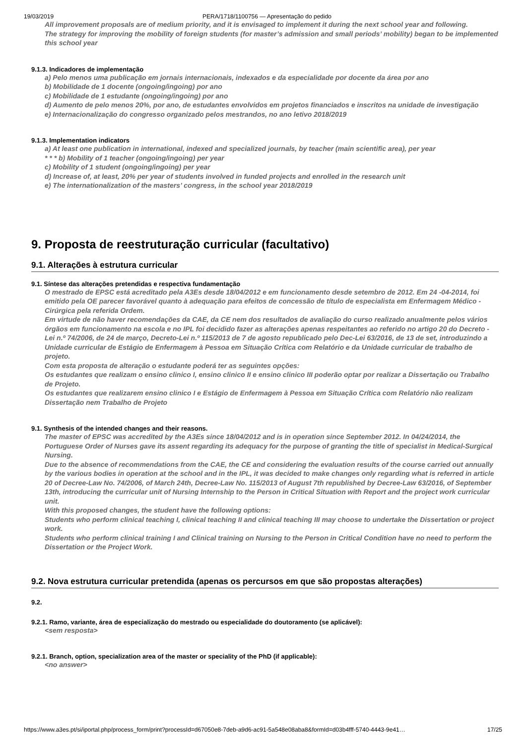19/03/2019 PERA/1718/1100756 — Apresentação do pedido
All improvement proposals are of medium priority, and it is envisaged to implement it during the next school year and following.
The strategy for improving the mobility of foreign students (for master’s admission and small periods’ mobility) began to be implemented this school year
9.1.3. Indicadores de implementação
a) Pelo menos uma publicação em jornais internacionais, indexados e da especialidade por docente da área por ano
b) Mobilidade de 1 docente (ongoing/ingoing) por ano
c) Mobilidade de 1 estudante (ongoing/ingoing) por ano
d) Aumento de pelo menos 20%, por ano, de estudantes envolvidos em projetos financiados e inscritos na unidade de investigação
e) Internacionalização do congresso organizado pelos mestrandos, no ano letivo 2018/2019
9.1.3. Implementation indicators
a) At least one publication in international, indexed and specialized journals, by teacher (main scientific area), per year
* * * b) Mobility of 1 teacher (ongoing/ingoing) per year
c) Mobility of 1 student (ongoing/ingoing) per year
d) Increase of, at least, 20% per year of students involved in funded projects and enrolled in the research unit
e) The internationalization of the masters’ congress, in the school year 2018/2019
9. Proposta de reestruturação curricular (facultativo)
9.1. Alterações à estrutura curricular
9.1. Síntese das alterações pretendidas e respectiva fundamentação
O mestrado de EPSC está acreditado pela A3Es desde 18/04/2012 e em funcionamento desde setembro de 2012. Em 24 -04-2014, foi emitido pela OE parecer favorável quanto à adequação para efeitos de concessão de título de especialista em Enfermagem Médico -Cirúrgica pela referida Ordem.
Em virtude de não haver recomendações da CAE, da CE nem dos resultados de avaliação do curso realizado anualmente pelos vários órgãos em funcionamento na escola e no IPL foi decidido fazer as alterações apenas respeitantes ao referido no artigo 20 do Decreto -Lei n.º 74/2006, de 24 de março, Decreto-Lei n.º 115/2013 de 7 de agosto republicado pelo Dec-Lei 63/2016, de 13 de set, introduzindo a Unidade curricular de Estágio de Enfermagem à Pessoa em Situação Crítica com Relatório e da Unidade curricular de trabalho de projeto.
Com esta proposta de alteração o estudante poderá ter as seguintes opções:
Os estudantes que realizam o ensino clinico I, ensino clinico II e ensino clinico III poderão optar por realizar a Dissertação ou Trabalho de Projeto.
Os estudantes que realizarem ensino clinico I e Estágio de Enfermagem à Pessoa em Situação Crítica com Relatório não realizam Dissertação nem Trabalho de Projeto
9.1. Synthesis of the intended changes and their reasons.
The master of EPSC was accredited by the A3Es since 18/04/2012 and is in operation since September 2012. In 04/24/2014, the Portuguese Order of Nurses gave its assent regarding its adequacy for the purpose of granting the title of specialist in Medical-Surgical Nursing.
Due to the absence of recommendations from the CAE, the CE and considering the evaluation results of the course carried out annually by the various bodies in operation at the school and in the IPL, it was decided to make changes only regarding what is referred in article 20 of Decree-Law No. 74/2006, of March 24th, Decree-Law No. 115/2013 of August 7th republished by Decree-Law 63/2016, of September 13th, introducing the curricular unit of Nursing Internship to the Person in Critical Situation with Report and the project work curricular unit.
With this proposed changes, the student have the following options:
Students who perform clinical teaching I, clinical teaching II and clinical teaching III may choose to undertake the Dissertation or project work.
Students who perform clinical training I and Clinical training on Nursing to the Person in Critical Condition have no need to perform the Dissertation or the Project Work.
9.2. Nova estrutura curricular pretendida (apenas os percursos em que são propostas alterações)
9.2.
9.2.1. Ramo, variante, área de especialização do mestrado ou especialidade do doutoramento (se aplicável):
<sem resposta>
9.2.1. Branch, option, specialization area of the master or speciality of the PhD (if applicable):
<no answer>
https://www.a3es.pt/si/iportal.php/process_form/print?processId=d67050e8-7deb-a9d6-ac91-5a548e08aba8&formId=d03b4fff-5740-4443-9e41… 17/25